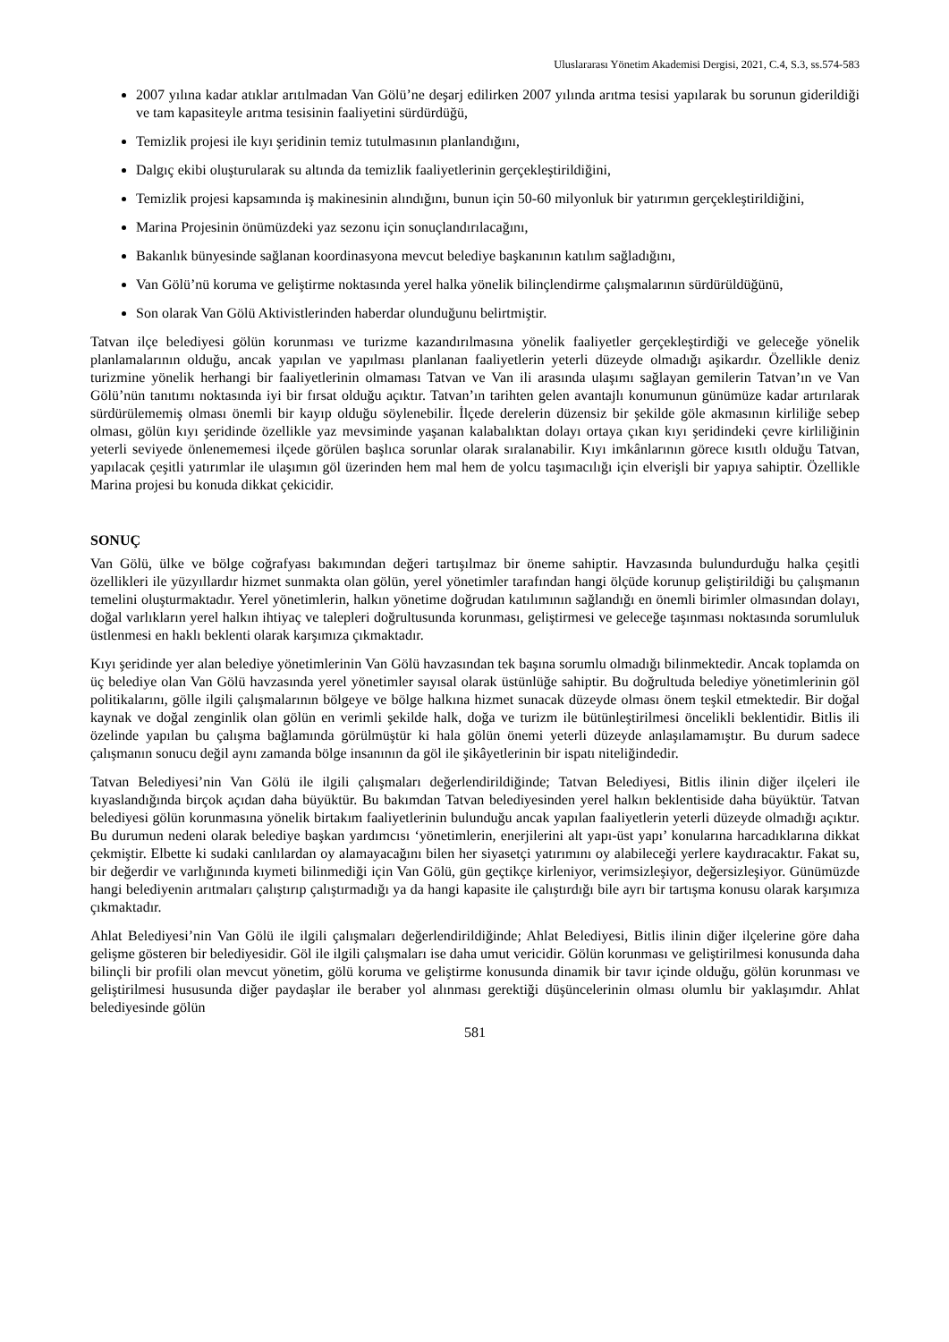Uluslararası Yönetim Akademisi Dergisi, 2021, C.4, S.3, ss.574-583
2007 yılına kadar atıklar arıtılmadan Van Gölü’ne deşarj edilirken 2007 yılında arıtma tesisi yapılarak bu sorunun giderildiği ve tam kapasiteyle arıtma tesisinin faaliyetini sürdürdüğü,
Temizlik projesi ile kıyı şeridinin temiz tutulmasının planlandığını,
Dalgıç ekibi oluşturularak su altında da temizlik faaliyetlerinin gerçekleştirildiğini,
Temizlik projesi kapsamında iş makinesinin alındığını, bunun için 50-60 milyonluk bir yatırımın gerçekleştirildiğini,
Marina Projesinin önümüzdeki yaz sezonu için sonuçlandırılacağını,
Bakanlık bünyesinde sağlanan koordinasyona mevcut belediye başkanının katılım sağladığını,
Van Gölü’nü koruma ve geliştirme noktasında yerel halka yönelik bilinçlendirme çalışmalarının sürdürüldüğünü,
Son olarak Van Gölü Aktivistlerinden haberdar olunduğunu belirtmiştir.
Tatvan ilçe belediyesi gölün korunması ve turizme kazandırılmasına yönelik faaliyetler gerçekleştirdiği ve geleceğe yönelik planlamalarının olduğu, ancak yapılan ve yapılması planlanan faaliyetlerin yeterli düzeyde olmadığı aşikardır. Özellikle deniz turizmine yönelik herhangi bir faaliyetlerinin olmaması Tatvan ve Van ili arasında ulaşımı sağlayan gemilerin Tatvan’ın ve Van Gölü’nün tanıtımı noktasında iyi bir fırsat olduğu açıktır. Tatvan’ın tarihten gelen avantajlı konumunun günümüze kadar artırılarak sürdürülememiş olması önemli bir kayıp olduğu söylenebilir. İlçede derelerin düzensiz bir şekilde göle akmasının kirliliğe sebep olması, gölün kıyı şeridinde özellikle yaz mevsiminde yaşanan kalabalıktan dolayı ortaya çıkan kıyı şeridindeki çevre kirliliğinin yeterli seviyede önlenememesi ilçede görülen başlıca sorunlar olarak sıralanabilir. Kıyı imkânlarının görece kısıtlı olduğu Tatvan, yapılacak çeşitli yatırımlar ile ulaşımın göl üzerinden hem mal hem de yolcu taşımacılığı için elverişli bir yapıya sahiptir. Özellikle Marina projesi bu konuda dikkat çekicidir.
SONUÇ
Van Gölü, ülke ve bölge coğrafyası bakımından değeri tartışılmaz bir öneme sahiptir. Havzasında bulundurduğu halka çeşitli özellikleri ile yüzyıllardır hizmet sunmakta olan gölün, yerel yönetimler tarafından hangi ölçüde korunup geliştirildiği bu çalışmanın temelini oluşturmaktadır. Yerel yönetimlerin, halkın yönetime doğrudan katılımının sağlandığı en önemli birimler olmasından dolayı, doğal varlıkların yerel halkın ihtiyaç ve talepleri doğrultusunda korunması, geliştirmesi ve geleceğe taşınması noktasında sorumluluk üstlenmesi en haklı beklenti olarak karşımıza çıkmaktadır.
Kıyı şeridinde yer alan belediye yönetimlerinin Van Gölü havzasından tek başına sorumlu olmadığı bilinmektedir. Ancak toplamda on üç belediye olan Van Gölü havzasında yerel yönetimler sayısal olarak üstünlüğe sahiptir. Bu doğrultuda belediye yönetimlerinin göl politikalarını, gölle ilgili çalışmalarının bölgeye ve bölge halkına hizmet sunacak düzeyde olması önem teşkil etmektedir. Bir doğal kaynak ve doğal zenginlik olan gölün en verimli şekilde halk, doğa ve turizm ile bütünleştirilmesi öncelikli beklentidir. Bitlis ili özelinde yapılan bu çalışma bağlamında görülmüştür ki hala gölün önemi yeterli düzeyde anlaşılamamıştır. Bu durum sadece çalışmanın sonucu değil aynı zamanda bölge insanının da göl ile şikâyetlerinin bir ispatı niteliğindedir.
Tatvan Belediyesi’nin Van Gölü ile ilgili çalışmaları değerlendirildiğinde; Tatvan Belediyesi, Bitlis ilinin diğer ilçeleri ile kıyaslandığında birçok açıdan daha büyüktür. Bu bakımdan Tatvan belediyesinden yerel halkın beklentiside daha büyüktür. Tatvan belediyesi gölün korunmasına yönelik birtakım faaliyetlerinin bulunduğu ancak yapılan faaliyetlerin yeterli düzeyde olmadığı açıktır. Bu durumun nedeni olarak belediye başkan yardımcısı ‘yönetimlerin, enerjilerini alt yapı-üst yapı’ konularına harcadıklarına dikkat çekmiştir. Elbette ki sudaki canlılardan oy alamayacağını bilen her siyasetçi yatırımını oy alabileceği yerlere kaydıracaktır. Fakat su, bir değerdir ve varlığınında kıymeti bilinmediği için Van Gölü, gün geçtikçe kirleniyor, verimsizleşiyor, değersizleşiyor. Günümüzde hangi belediyenin arıtmaları çalıştırıp çalıştırmadığı ya da hangi kapasite ile çalıştırdığı bile ayrı bir tartışma konusu olarak karşımıza çıkmaktadır.
Ahlat Belediyesi’nin Van Gölü ile ilgili çalışmaları değerlendirildiğinde; Ahlat Belediyesi, Bitlis ilinin diğer ilçelerine göre daha gelişme gösteren bir belediyesidir. Göl ile ilgili çalışmaları ise daha umut vericidir. Gölün korunması ve geliştirilmesi konusunda daha bilinçli bir profili olan mevcut yönetim, gölü koruma ve geliştirme konusunda dinamik bir tavır içinde olduğu, gölün korunması ve geliştirilmesi hususunda diğer paydaşlar ile beraber yol alınması gerektiği düşüncelerinin olması olumlu bir yaklaşımdır. Ahlat belediyesinde gölün
581